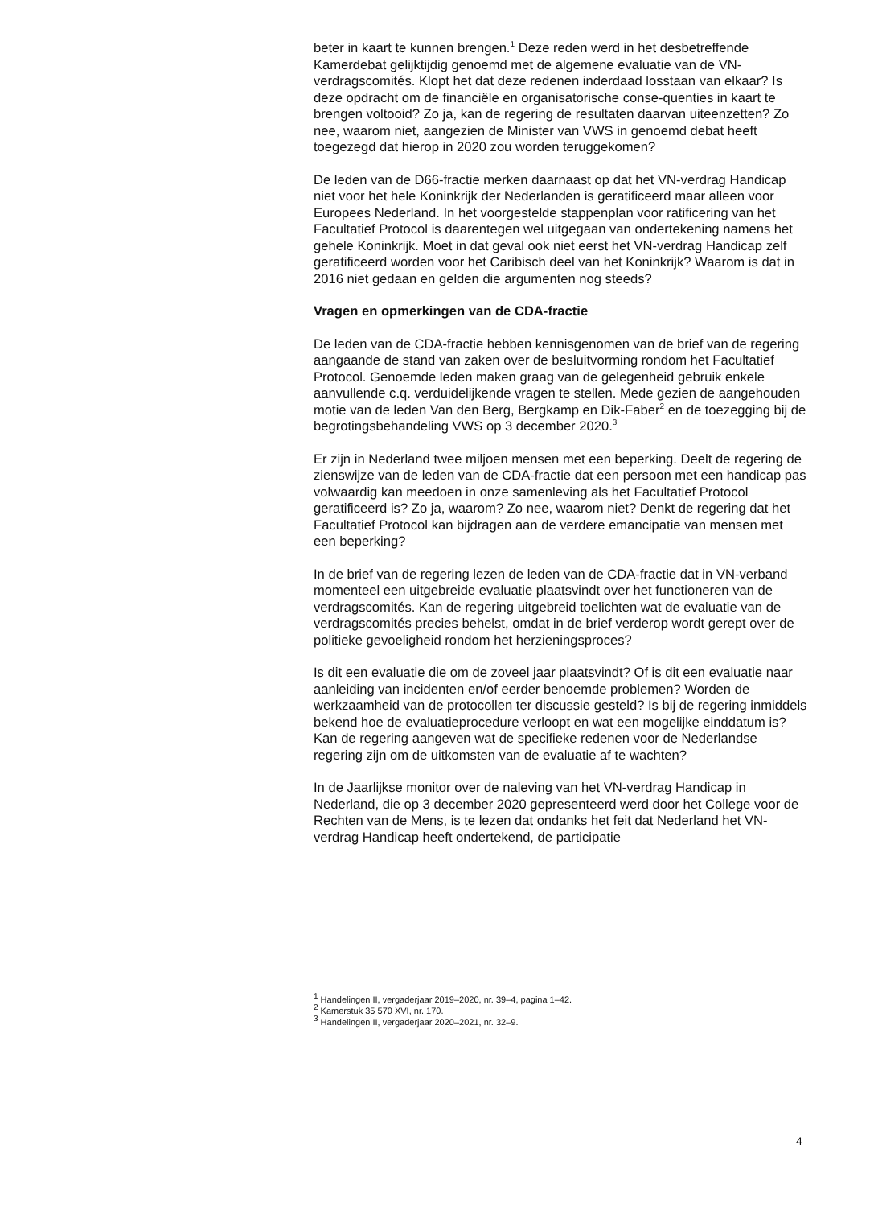beter in kaart te kunnen brengen.<sup>1</sup> Deze reden werd in het desbetreffende Kamerdebat gelijktijdig genoemd met de algemene evaluatie van de VN-verdragscomités. Klopt het dat deze redenen inderdaad losstaan van elkaar? Is deze opdracht om de financiële en organisatorische conse-quenties in kaart te brengen voltooid? Zo ja, kan de regering de resultaten daarvan uiteenzetten? Zo nee, waarom niet, aangezien de Minister van VWS in genoemd debat heeft toegezegd dat hierop in 2020 zou worden teruggekomen?
De leden van de D66-fractie merken daarnaast op dat het VN-verdrag Handicap niet voor het hele Koninkrijk der Nederlanden is geratificeerd maar alleen voor Europees Nederland. In het voorgestelde stappenplan voor ratificering van het Facultatief Protocol is daarentegen wel uitgegaan van ondertekening namens het gehele Koninkrijk. Moet in dat geval ook niet eerst het VN-verdrag Handicap zelf geratificeerd worden voor het Caribisch deel van het Koninkrijk? Waarom is dat in 2016 niet gedaan en gelden die argumenten nog steeds?
Vragen en opmerkingen van de CDA-fractie
De leden van de CDA-fractie hebben kennisgenomen van de brief van de regering aangaande de stand van zaken over de besluitvorming rondom het Facultatief Protocol. Genoemde leden maken graag van de gelegenheid gebruik enkele aanvullende c.q. verduidelijkende vragen te stellen. Mede gezien de aangehouden motie van de leden Van den Berg, Bergkamp en Dik-Faber<sup>2</sup> en de toezegging bij de begrotingsbehandeling VWS op 3 december 2020.<sup>3</sup>
Er zijn in Nederland twee miljoen mensen met een beperking. Deelt de regering de zienswijze van de leden van de CDA-fractie dat een persoon met een handicap pas volwaardig kan meedoen in onze samenleving als het Facultatief Protocol geratificeerd is? Zo ja, waarom? Zo nee, waarom niet? Denkt de regering dat het Facultatief Protocol kan bijdragen aan de verdere emancipatie van mensen met een beperking?
In de brief van de regering lezen de leden van de CDA-fractie dat in VN-verband momenteel een uitgebreide evaluatie plaatsvindt over het functioneren van de verdragscomités. Kan de regering uitgebreid toelichten wat de evaluatie van de verdragscomités precies behelst, omdat in de brief verderop wordt gerept over de politieke gevoeligheid rondom het herzieningsproces?
Is dit een evaluatie die om de zoveel jaar plaatsvindt? Of is dit een evaluatie naar aanleiding van incidenten en/of eerder benoemde problemen? Worden de werkzaamheid van de protocollen ter discussie gesteld? Is bij de regering inmiddels bekend hoe de evaluatieprocedure verloopt en wat een mogelijke einddatum is? Kan de regering aangeven wat de specifieke redenen voor de Nederlandse regering zijn om de uitkomsten van de evaluatie af te wachten?
In de Jaarlijkse monitor over de naleving van het VN-verdrag Handicap in Nederland, die op 3 december 2020 gepresenteerd werd door het College voor de Rechten van de Mens, is te lezen dat ondanks het feit dat Nederland het VN-verdrag Handicap heeft ondertekend, de participatie
<sup>1</sup> Handelingen II, vergaderjaar 2019–2020, nr. 39–4, pagina 1–42.
<sup>2</sup> Kamerstuk 35 570 XVI, nr. 170.
<sup>3</sup> Handelingen II, vergaderjaar 2020–2021, nr. 32–9.
4